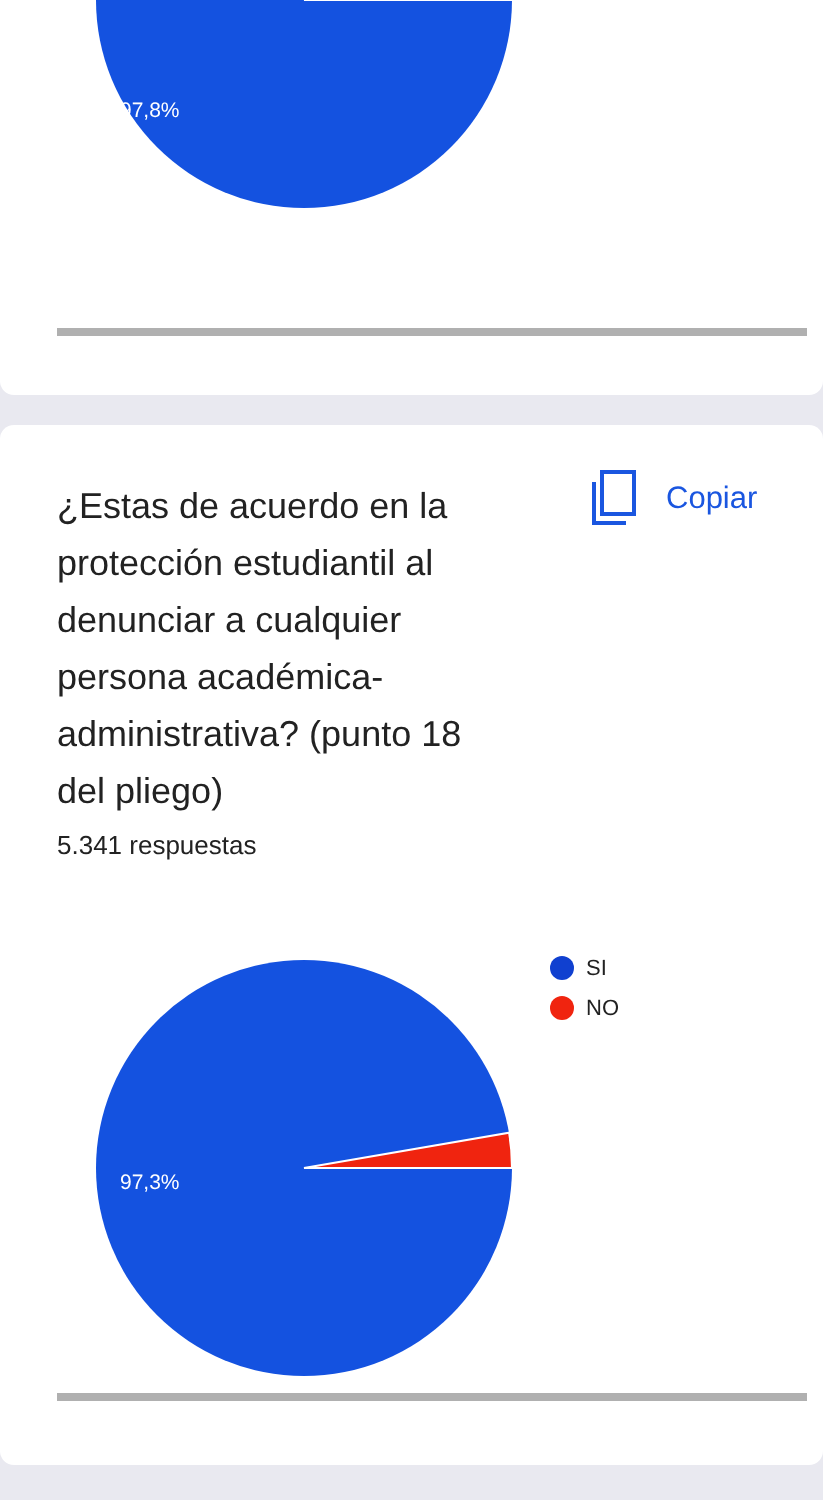97,8%
¿Estas de acuerdo en la protección estudiantil al denunciar a cualquier persona académica-administrativa? (punto 18 del pliego)
Copiar
5.341 respuestas
SI
NO
97,3%